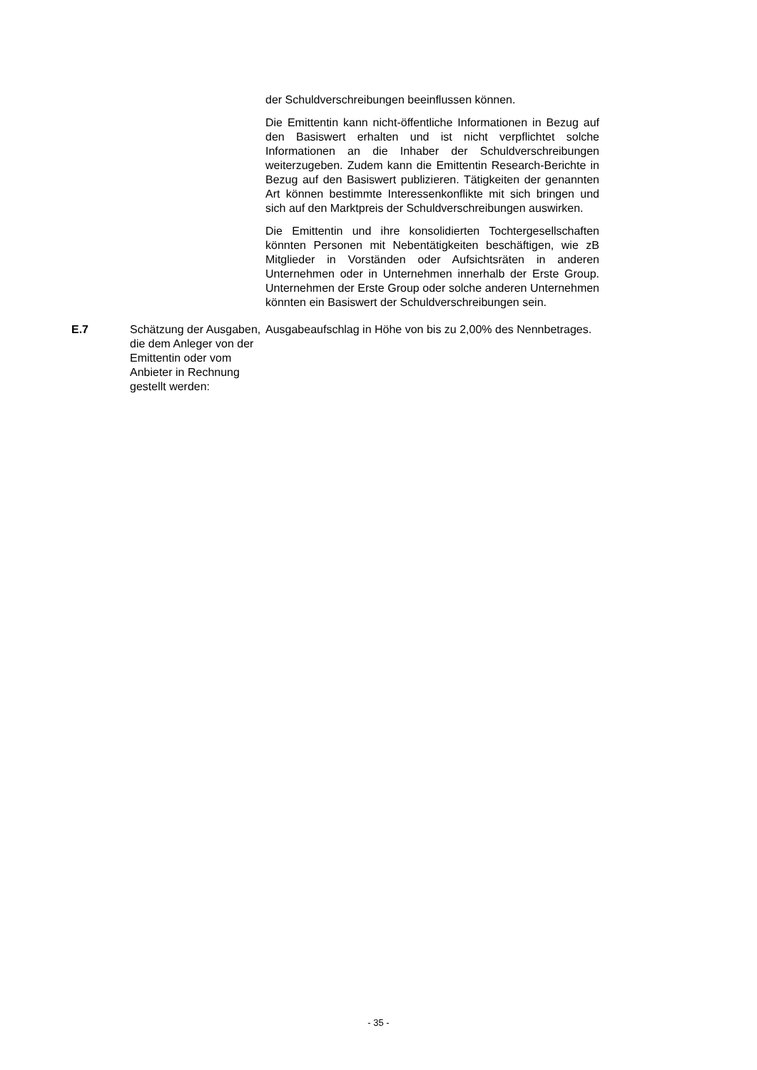| | | der Schuldverschreibungen beeinflussen können. Die Emittentin kann nicht-öffentliche Informationen in Bezug auf den Basiswert erhalten und ist nicht verpflichtet solche Informationen an die Inhaber der Schuldverschreibungen weiterzugeben. Zudem kann die Emittentin Research-Berichte in Bezug auf den Basiswert publizieren. Tätigkeiten der genannten Art können bestimmte Interessenkonflikte mit sich bringen und sich auf den Marktpreis der Schuldverschreibungen auswirken. Die Emittentin und ihre konsolidierten Tochtergesellschaften könnten Personen mit Nebentätigkeiten beschäftigen, wie zB Mitglieder in Vorständen oder Aufsichtsräten in anderen Unternehmen oder in Unternehmen innerhalb der Erste Group. Unternehmen der Erste Group oder solche anderen Unternehmen könnten ein Basiswert der Schuldverschreibungen sein. |
| E.7 | Schätzung der Ausgaben, die dem Anleger von der Emittentin oder vom Anbieter in Rechnung gestellt werden: | Ausgabeaufschlag in Höhe von bis zu 2,00% des Nennbetrages. |
- 35 -